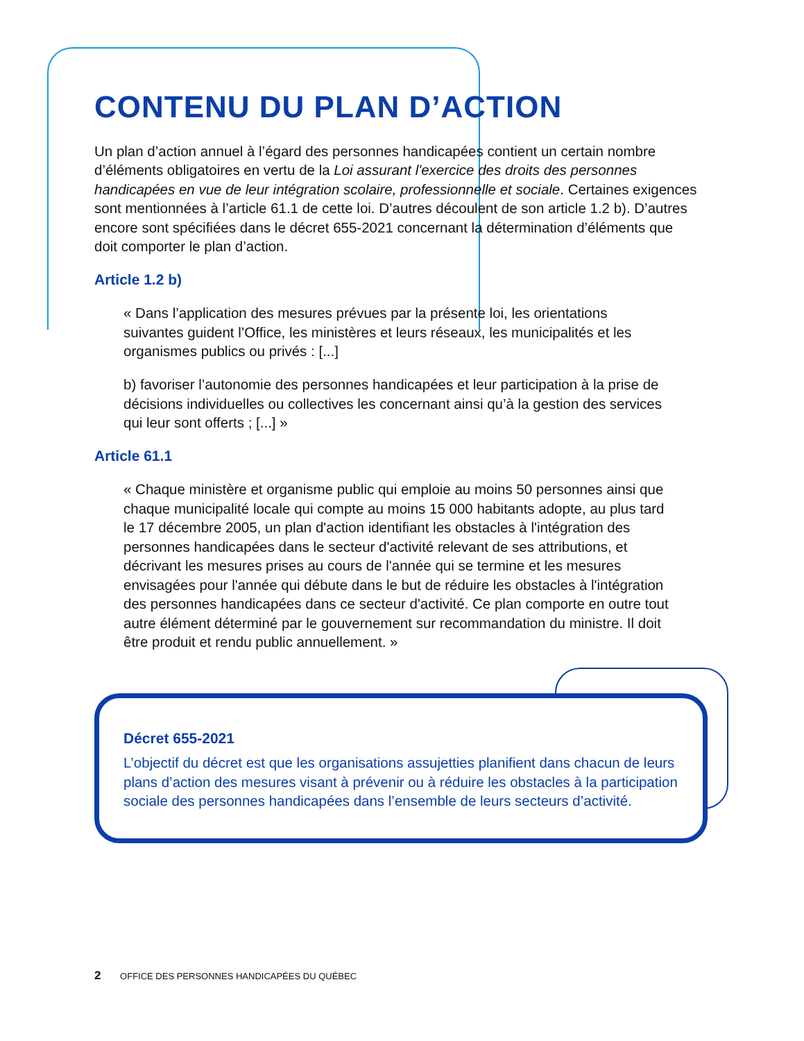CONTENU DU PLAN D’ACTION
Un plan d’action annuel à l’égard des personnes handicapées contient un certain nombre d’éléments obligatoires en vertu de la Loi assurant l'exercice des droits des personnes handicapées en vue de leur intégration scolaire, professionnelle et sociale. Certaines exigences sont mentionnées à l’article 61.1 de cette loi. D’autres découlent de son article 1.2 b). D’autres encore sont spécifiées dans le décret 655-2021 concernant la détermination d’éléments que doit comporter le plan d’action.
Article 1.2 b)
« Dans l’application des mesures prévues par la présente loi, les orientations suivantes guident l’Office, les ministères et leurs réseaux, les municipalités et les organismes publics ou privés : [...]
b) favoriser l’autonomie des personnes handicapées et leur participation à la prise de décisions individuelles ou collectives les concernant ainsi qu’à la gestion des services qui leur sont offerts ; [...] »
Article 61.1
« Chaque ministère et organisme public qui emploie au moins 50 personnes ainsi que chaque municipalité locale qui compte au moins 15 000 habitants adopte, au plus tard le 17 décembre 2005, un plan d'action identifiant les obstacles à l'intégration des personnes handicapées dans le secteur d'activité relevant de ses attributions, et décrivant les mesures prises au cours de l'année qui se termine et les mesures envisagées pour l'année qui débute dans le but de réduire les obstacles à l'intégration des personnes handicapées dans ce secteur d'activité. Ce plan comporte en outre tout autre élément déterminé par le gouvernement sur recommandation du ministre. Il doit être produit et rendu public annuellement. »
Décret 655-2021
L’objectif du décret est que les organisations assujetties planifient dans chacun de leurs plans d’action des mesures visant à prévenir ou à réduire les obstacles à la participation sociale des personnes handicapées dans l’ensemble de leurs secteurs d’activité.
2 OFFICE DES PERSONNES HANDICAPÉES DU QUÉBEC